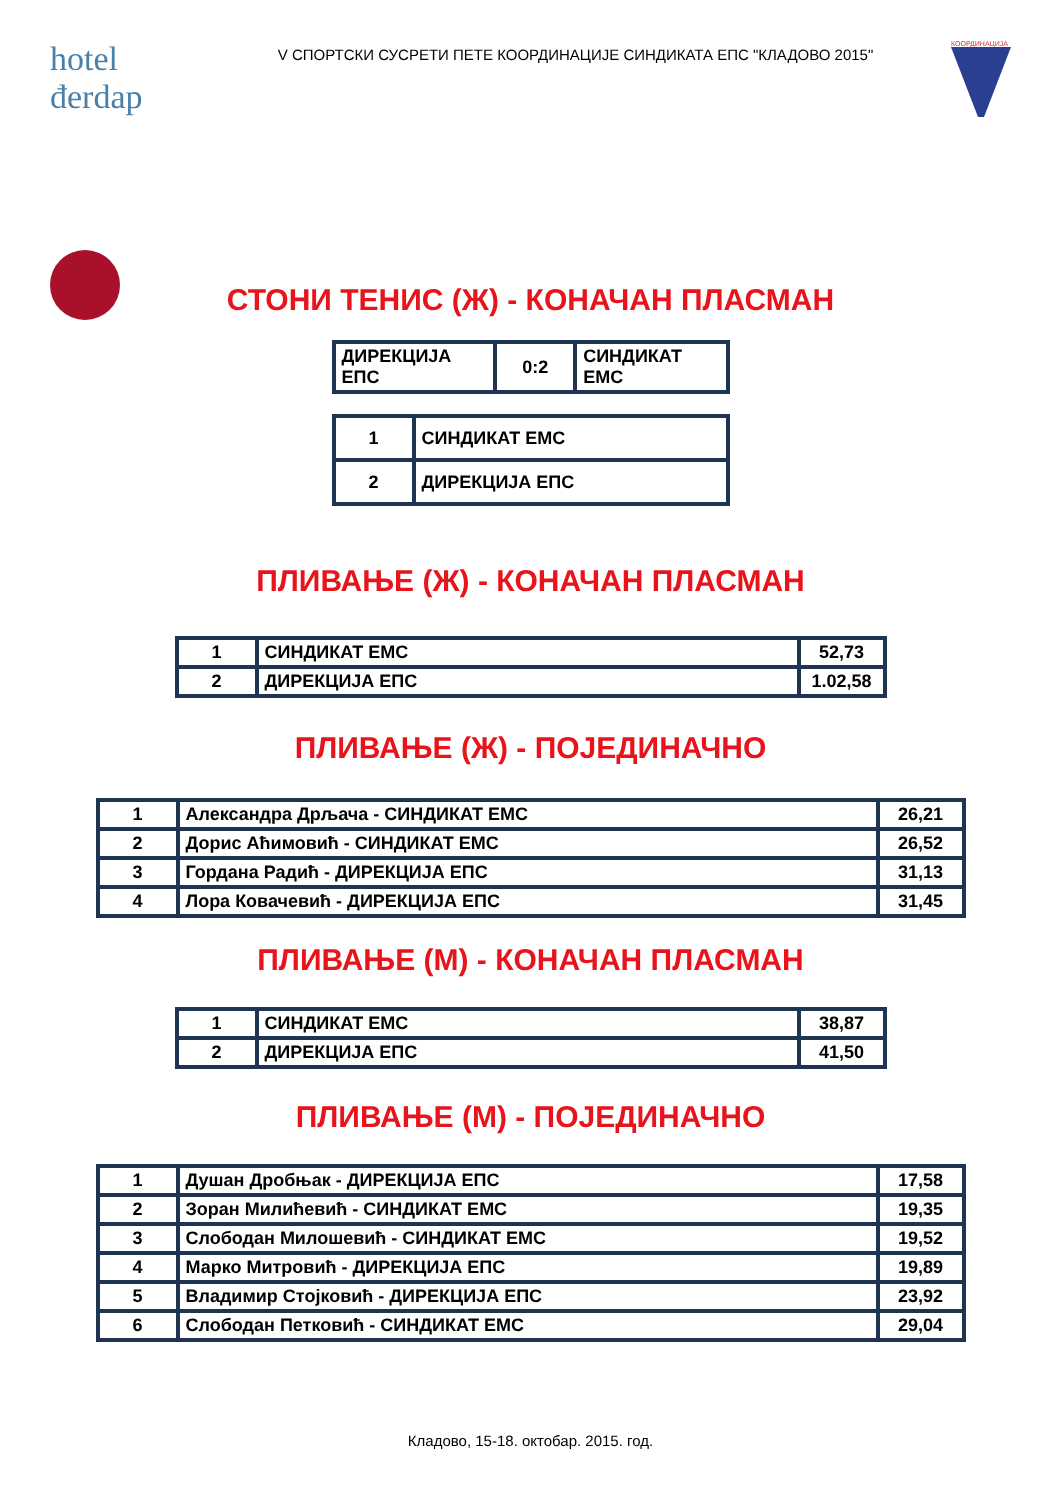hotel
đerdap
V СПОРТСКИ СУСРЕТИ ПЕТЕ КООРДИНАЦИЈЕ СИНДИКАТА ЕПС "КЛАДОВО 2015"
КООРДИНАЦИЈА
СТОНИ ТЕНИС (Ж) - КОНАЧАН ПЛАСМАН
| ДИРЕКЦИЈА ЕПС | 0:2 | СИНДИКАТ ЕМС |
| 1 | СИНДИКАТ ЕМС |
| 2 | ДИРЕКЦИЈА ЕПС |
ПЛИВАЊЕ (Ж) - КОНАЧАН ПЛАСМАН
| 1 | СИНДИКАТ ЕМС | 52,73 |
| 2 | ДИРЕКЦИЈА ЕПС | 1.02,58 |
ПЛИВАЊЕ (Ж) - ПОЈЕДИНАЧНО
| 1 | Александра Дрљача - СИНДИКАТ ЕМС | 26,21 |
| 2 | Дорис Аћимовић - СИНДИКАТ ЕМС | 26,52 |
| 3 | Гордана Радић - ДИРЕКЦИЈА ЕПС | 31,13 |
| 4 | Лора Ковачевић - ДИРЕКЦИЈА ЕПС | 31,45 |
ПЛИВАЊЕ (М) - КОНАЧАН ПЛАСМАН
| 1 | СИНДИКАТ ЕМС | 38,87 |
| 2 | ДИРЕКЦИЈА ЕПС | 41,50 |
ПЛИВАЊЕ (М) - ПОЈЕДИНАЧНО
| 1 | Душан Дробњак - ДИРЕКЦИЈА ЕПС | 17,58 |
| 2 | Зоран Милићевић - СИНДИКАТ ЕМС | 19,35 |
| 3 | Слободан Милошевић - СИНДИКАТ ЕМС | 19,52 |
| 4 | Марко Митровић - ДИРЕКЦИЈА ЕПС | 19,89 |
| 5 | Владимир Стојковић - ДИРЕКЦИЈА ЕПС | 23,92 |
| 6 | Слободан Петковић - СИНДИКАТ ЕМС | 29,04 |
Кладово, 15-18. октобар. 2015. год.